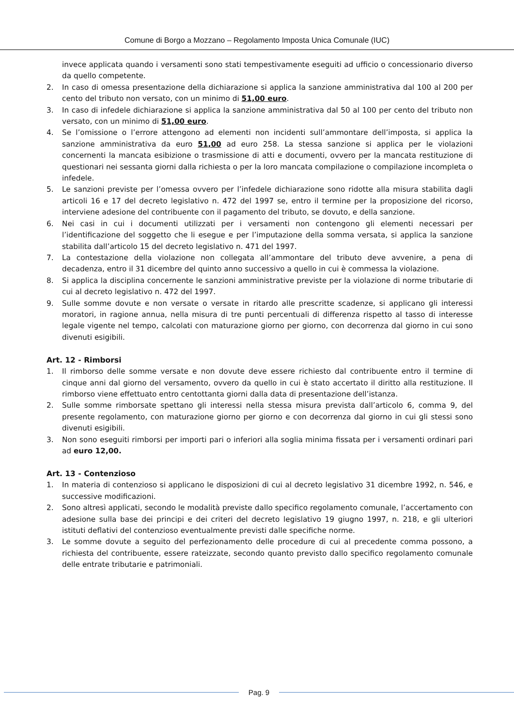Comune di Borgo a Mozzano – Regolamento Imposta Unica Comunale (IUC)
invece applicata quando i versamenti sono stati tempestivamente eseguiti ad ufficio o concessionario diverso da quello competente.
2. In caso di omessa presentazione della dichiarazione si applica la sanzione amministrativa dal 100 al 200 per cento del tributo non versato, con un minimo di 51,00 euro.
3. In caso di infedele dichiarazione si applica la sanzione amministrativa dal 50 al 100 per cento del tributo non versato, con un minimo di 51,00 euro.
4. Se l’omissione o l’errore attengono ad elementi non incidenti sull’ammontare dell’imposta, si applica la sanzione amministrativa da euro 51,00 ad euro 258. La stessa sanzione si applica per le violazioni concernenti la mancata esibizione o trasmissione di atti e documenti, ovvero per la mancata restituzione di questionari nei sessanta giorni dalla richiesta o per la loro mancata compilazione o compilazione incompleta o infedele.
5. Le sanzioni previste per l’omessa ovvero per l’infedele dichiarazione sono ridotte alla misura stabilita dagli articoli 16 e 17 del decreto legislativo n. 472 del 1997 se, entro il termine per la proposizione del ricorso, interviene adesione del contribuente con il pagamento del tributo, se dovuto, e della sanzione.
6. Nei casi in cui i documenti utilizzati per i versamenti non contengono gli elementi necessari per l’identificazione del soggetto che li esegue e per l’imputazione della somma versata, si applica la sanzione stabilita dall’articolo 15 del decreto legislativo n. 471 del 1997.
7. La contestazione della violazione non collegata all’ammontare del tributo deve avvenire, a pena di decadenza, entro il 31 dicembre del quinto anno successivo a quello in cui è commessa la violazione.
8. Si applica la disciplina concernente le sanzioni amministrative previste per la violazione di norme tributarie di cui al decreto legislativo n. 472 del 1997.
9. Sulle somme dovute e non versate o versate in ritardo alle prescritte scadenze, si applicano gli interessi moratori, in ragione annua, nella misura di tre punti percentuali di differenza rispetto al tasso di interesse legale vigente nel tempo, calcolati con maturazione giorno per giorno, con decorrenza dal giorno in cui sono divenuti esigibili.
Art. 12 - Rimborsi
1. Il rimborso delle somme versate e non dovute deve essere richiesto dal contribuente entro il termine di cinque anni dal giorno del versamento, ovvero da quello in cui è stato accertato il diritto alla restituzione. Il rimborso viene effettuato entro centottanta giorni dalla data di presentazione dell’istanza.
2. Sulle somme rimborsate spettano gli interessi nella stessa misura prevista dall’articolo 6, comma 9, del presente regolamento, con maturazione giorno per giorno e con decorrenza dal giorno in cui gli stessi sono divenuti esigibili.
3. Non sono eseguiti rimborsi per importi pari o inferiori alla soglia minima fissata per i versamenti ordinari pari ad euro 12,00.
Art. 13 - Contenzioso
1. In materia di contenzioso si applicano le disposizioni di cui al decreto legislativo 31 dicembre 1992, n. 546, e successive modificazioni.
2. Sono altresì applicati, secondo le modalità previste dallo specifico regolamento comunale, l’accertamento con adesione sulla base dei principi e dei criteri del decreto legislativo 19 giugno 1997, n. 218, e gli ulteriori istituti deflativi del contenzioso eventualmente previsti dalle specifiche norme.
3. Le somme dovute a seguito del perfezionamento delle procedure di cui al precedente comma possono, a richiesta del contribuente, essere rateizzate, secondo quanto previsto dallo specifico regolamento comunale delle entrate tributarie e patrimoniali.
Pag. 9